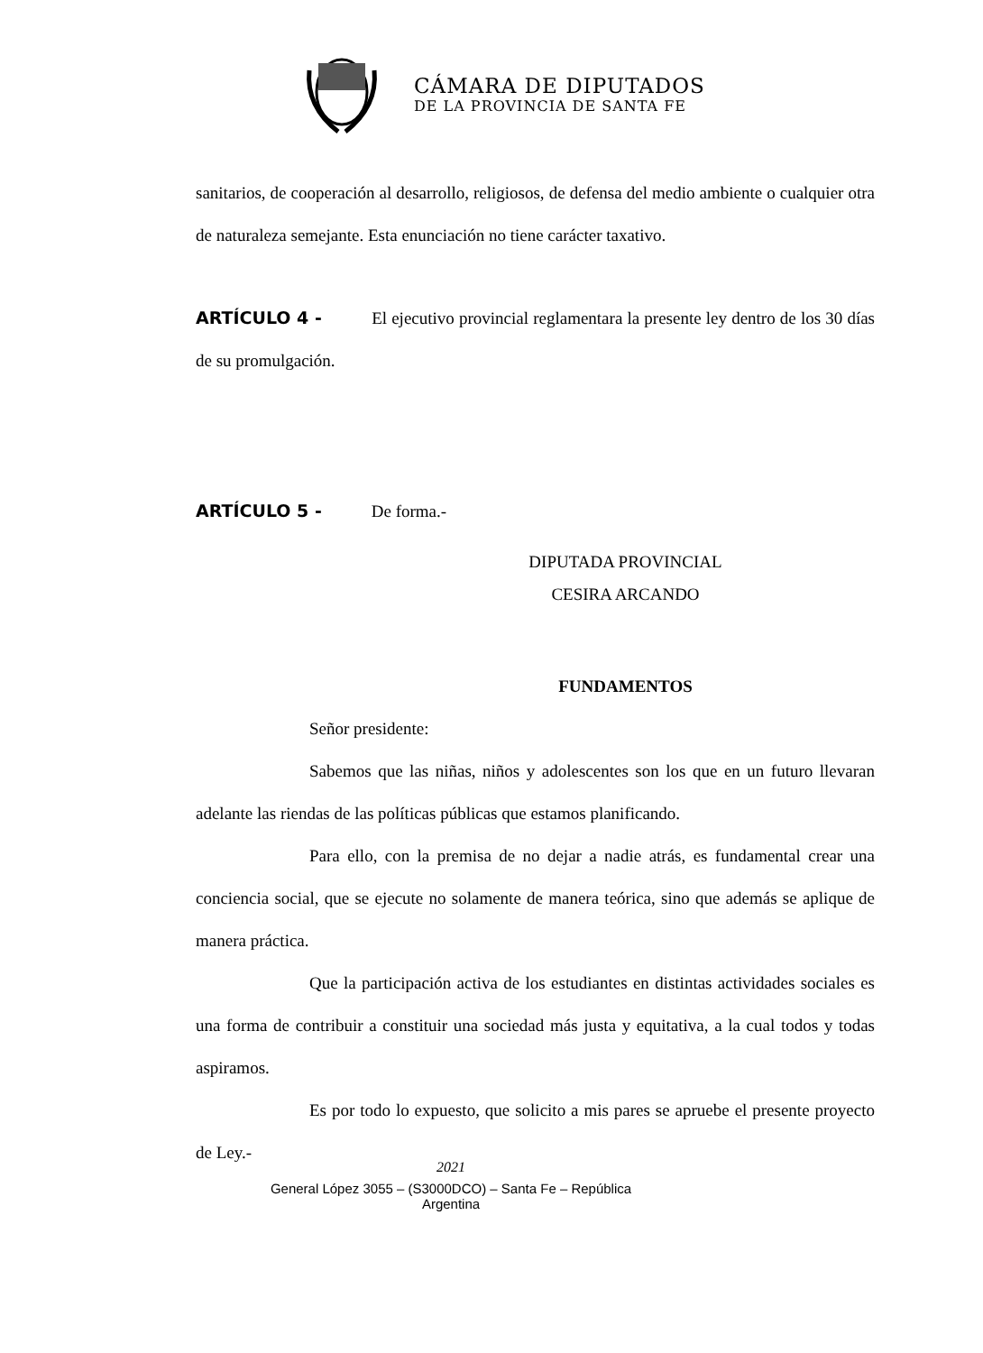CÁMARA DE DIPUTADOS
DE LA PROVINCIA DE SANTA FE
sanitarios, de cooperación al desarrollo, religiosos, de defensa del medio ambiente o cualquier otra de naturaleza semejante. Esta enunciación no tiene carácter taxativo.
ARTÍCULO 4 - El ejecutivo provincial reglamentara la presente ley dentro de los 30 días de su promulgación.
ARTÍCULO 5 - De forma.-
DIPUTADA PROVINCIAL
CESIRA ARCANDO
FUNDAMENTOS
Señor presidente:
Sabemos que las niñas, niños y adolescentes son los que en un futuro llevaran adelante las riendas de las políticas públicas que estamos planificando.
Para ello, con la premisa de no dejar a nadie atrás, es fundamental crear una conciencia social, que se ejecute no solamente de manera teórica, sino que además se aplique de manera práctica.
Que la participación activa de los estudiantes en distintas actividades sociales es una forma de contribuir a constituir una sociedad más justa y equitativa, a la cual todos y todas aspiramos.
Es por todo lo expuesto, que solicito a mis pares se apruebe el presente proyecto de Ley.-
2021
General López 3055 – (S3000DCO) – Santa Fe – República
Argentina